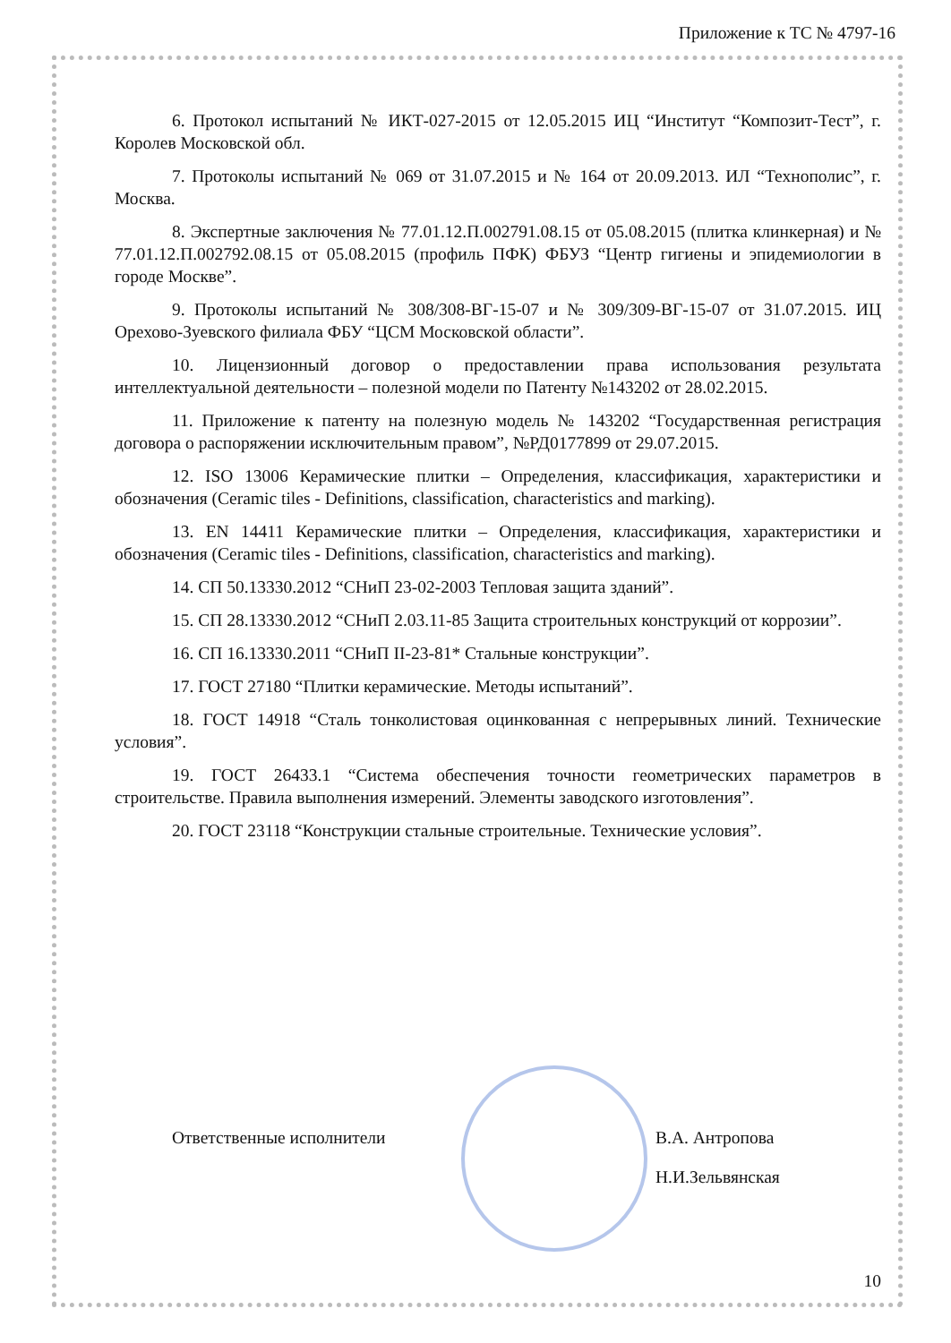Приложение к ТС № 4797-16
6. Протокол испытаний № ИКТ-027-2015 от 12.05.2015 ИЦ “Институт “Композит-Тест”, г. Королев Московской обл.
7. Протоколы испытаний № 069 от 31.07.2015 и № 164 от 20.09.2013. ИЛ “Технополис”, г. Москва.
8. Экспертные заключения № 77.01.12.П.002791.08.15 от 05.08.2015 (плитка клинкерная) и № 77.01.12.П.002792.08.15 от 05.08.2015 (профиль ПФК) ФБУЗ “Центр гигиены и эпидемиологии в городе Москве”.
9. Протоколы испытаний № 308/308-ВГ-15-07 и № 309/309-ВГ-15-07 от 31.07.2015. ИЦ Орехово-Зуевского филиала ФБУ “ЦСМ Московской области”.
10. Лицензионный договор о предоставлении права использования результата интеллектуальной деятельности – полезной модели по Патенту №143202 от 28.02.2015.
11. Приложение к патенту на полезную модель № 143202 “Государственная регистрация договора о распоряжении исключительным правом”, №РД0177899 от 29.07.2015.
12. ISO 13006 Керамические плитки – Определения, классификация, характеристики и обозначения (Ceramic tiles - Definitions, classification, characteristics and marking).
13. EN 14411 Керамические плитки – Определения, классификация, характеристики и обозначения (Ceramic tiles - Definitions, classification, characteristics and marking).
14. СП 50.13330.2012 “СНиП 23-02-2003 Тепловая защита зданий”.
15. СП 28.13330.2012 “СНиП 2.03.11-85 Защита строительных конструкций от коррозии”.
16. СП 16.13330.2011 “СНиП II-23-81* Стальные конструкции”.
17. ГОСТ 27180 “Плитки керамические. Методы испытаний”.
18. ГОСТ 14918 “Сталь тонколистовая оцинкованная с непрерывных линий. Технические условия”.
19. ГОСТ 26433.1 “Система обеспечения точности геометрических параметров в строительстве. Правила выполнения измерений. Элементы заводского изготовления”.
20. ГОСТ 23118 “Конструкции стальные строительные. Технические условия”.
Ответственные исполнители В.А. Антропова
Н.И.Зельвянская
10